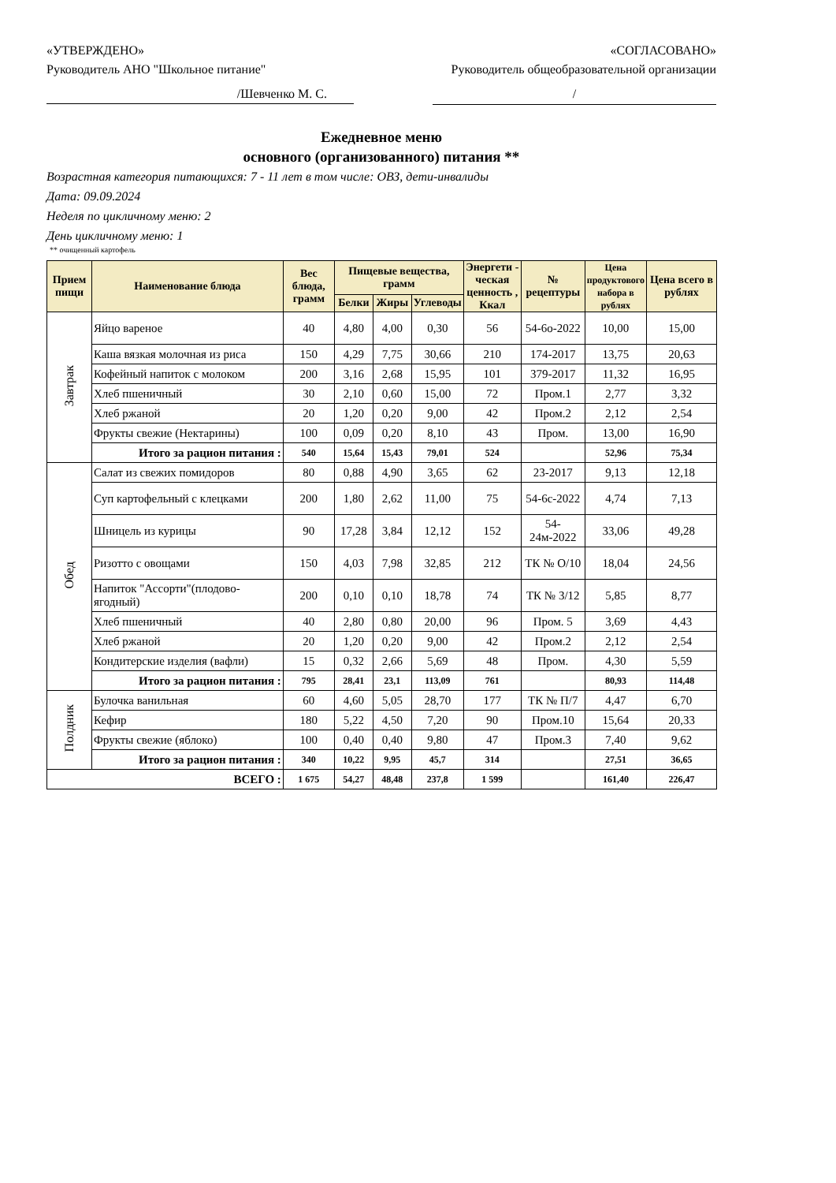«УТВЕРЖДЕНО» «СОГЛАСОВАНО»
Руководитель АНО "Школьное питание" Руководитель общеобразовательной организации
/Шевченко М. С. /
Ежедневное меню
основного (организованного) питания **
Возрастная категория питающихся: 7 - 11 лет в том числе: ОВЗ, дети-инвалиды
Дата: 09.09.2024
Неделя по цикличному меню: 2
День цикличному меню: 1
** очищенный картофель
| Прием пищи | Наименование блюда | Вес блюда, грамм | Пищевые вещества, грамм | | | Энергети - ческая ценность , Ккал | № рецептуры | Цена продуктового набора в рублях | Цена всего в рублях |
| --- | --- | --- | --- | --- | --- | --- | --- | --- | --- |
| | | | Белки | Жиры | Углеводы | | | | |
| Завтрак | Яйцо вареное | 40 | 4,80 | 4,00 | 0,30 | 56 | 54-6о-2022 | 10,00 | 15,00 |
| | Каша вязкая молочная из риса | 150 | 4,29 | 7,75 | 30,66 | 210 | 174-2017 | 13,75 | 20,63 |
| | Кофейный напиток с молоком | 200 | 3,16 | 2,68 | 15,95 | 101 | 379-2017 | 11,32 | 16,95 |
| | Хлеб пшеничный | 30 | 2,10 | 0,60 | 15,00 | 72 | Пром.1 | 2,77 | 3,32 |
| | Хлеб ржаной | 20 | 1,20 | 0,20 | 9,00 | 42 | Пром.2 | 2,12 | 2,54 |
| | Фрукты свежие (Нектарины) | 100 | 0,09 | 0,20 | 8,10 | 43 | Пром. | 13,00 | 16,90 |
| | Итого за рацион питания : | 540 | 15,64 | 15,43 | 79,01 | 524 | | 52,96 | 75,34 |
| Обед | Салат из свежих помидоров | 80 | 0,88 | 4,90 | 3,65 | 62 | 23-2017 | 9,13 | 12,18 |
| | Суп картофельный с клецками | 200 | 1,80 | 2,62 | 11,00 | 75 | 54-6с-2022 | 4,74 | 7,13 |
| | Шницель из курицы | 90 | 17,28 | 3,84 | 12,12 | 152 | 54-24м-2022 | 33,06 | 49,28 |
| | Ризотто с овощами | 150 | 4,03 | 7,98 | 32,85 | 212 | ТК № О/10 | 18,04 | 24,56 |
| | Напиток "Ассорти"(плодово-ягодный) | 200 | 0,10 | 0,10 | 18,78 | 74 | ТК № 3/12 | 5,85 | 8,77 |
| | Хлеб пшеничный | 40 | 2,80 | 0,80 | 20,00 | 96 | Пром. 5 | 3,69 | 4,43 |
| | Хлеб ржаной | 20 | 1,20 | 0,20 | 9,00 | 42 | Пром.2 | 2,12 | 2,54 |
| | Кондитерские изделия (вафли) | 15 | 0,32 | 2,66 | 5,69 | 48 | Пром. | 4,30 | 5,59 |
| | Итого за рацион питания : | 795 | 28,41 | 23,1 | 113,09 | 761 | | 80,93 | 114,48 |
| Полдник | Булочка ванильная | 60 | 4,60 | 5,05 | 28,70 | 177 | ТК № П/7 | 4,47 | 6,70 |
| | Кефир | 180 | 5,22 | 4,50 | 7,20 | 90 | Пром.10 | 15,64 | 20,33 |
| | Фрукты свежие (яблоко) | 100 | 0,40 | 0,40 | 9,80 | 47 | Пром.3 | 7,40 | 9,62 |
| | Итого за рацион питания : | 340 | 10,22 | 9,95 | 45,7 | 314 | | 27,51 | 36,65 |
| ВСЕГО : | | 1 675 | 54,27 | 48,48 | 237,8 | 1 599 | | 161,40 | 226,47 |